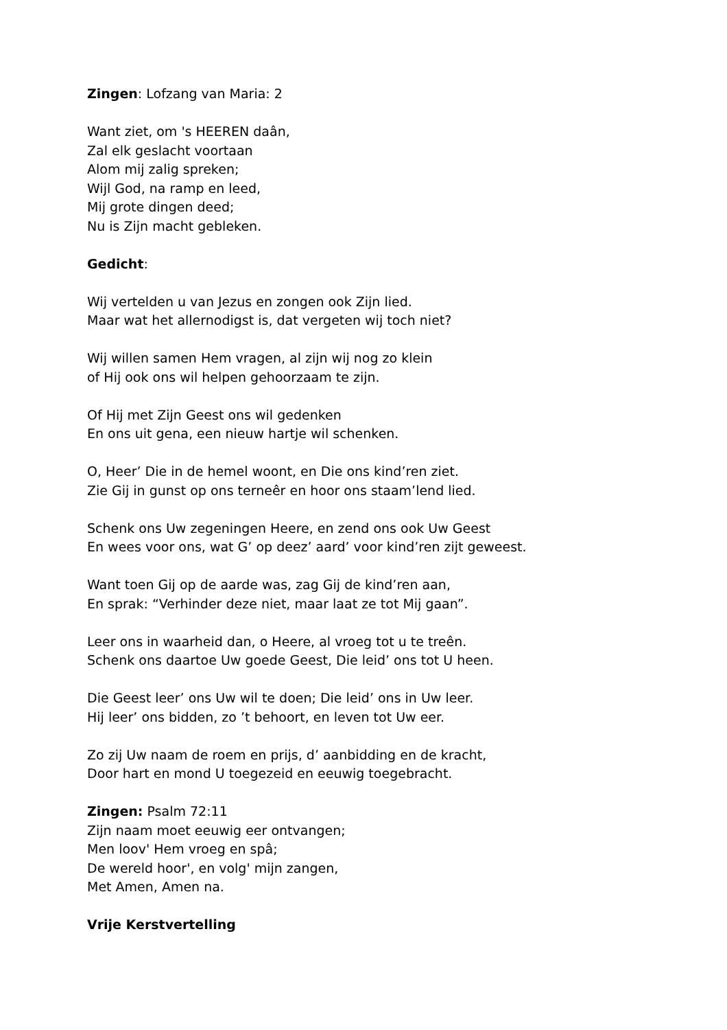Zingen: Lofzang van Maria: 2
Want ziet, om 's HEEREN daân,
Zal elk geslacht voortaan
Alom mij zalig spreken;
Wijl God, na ramp en leed,
Mij grote dingen deed;
Nu is Zijn macht gebleken.
Gedicht:
Wij vertelden u van Jezus en zongen ook Zijn lied.
Maar wat het allernodigst is, dat vergeten wij toch niet?
Wij willen samen Hem vragen, al zijn wij nog zo klein
of Hij ook ons wil helpen gehoorzaam te zijn.
Of Hij met Zijn Geest ons wil gedenken
En ons uit gena, een nieuw hartje wil schenken.
O, Heer’ Die in de hemel woont, en Die ons kind’ren ziet.
Zie Gij in gunst op ons terneêr en hoor ons staam’lend lied.
Schenk ons Uw zegeningen Heere, en zend ons ook Uw Geest
En wees voor ons, wat G’ op deez’ aard’ voor kind’ren zijt geweest.
Want toen Gij op de aarde was, zag Gij de kind’ren aan,
En sprak: “Verhinder deze niet, maar laat ze tot Mij gaan”.
Leer ons in waarheid dan, o Heere, al vroeg tot u te treên.
Schenk ons daartoe Uw goede Geest, Die leid’ ons tot U heen.
Die Geest leer’ ons Uw wil te doen; Die leid’ ons in Uw leer.
Hij leer’ ons bidden, zo ’t behoort, en leven tot Uw eer.
Zo zij Uw naam de roem en prijs, d’ aanbidding en de kracht,
Door hart en mond U toegezeid en eeuwig toegebracht.
Zingen: Psalm 72:11
Zijn naam moet eeuwig eer ontvangen;
Men loov' Hem vroeg en spâ;
De wereld hoor', en volg' mijn zangen,
Met Amen, Amen na.
Vrije Kerstvertelling